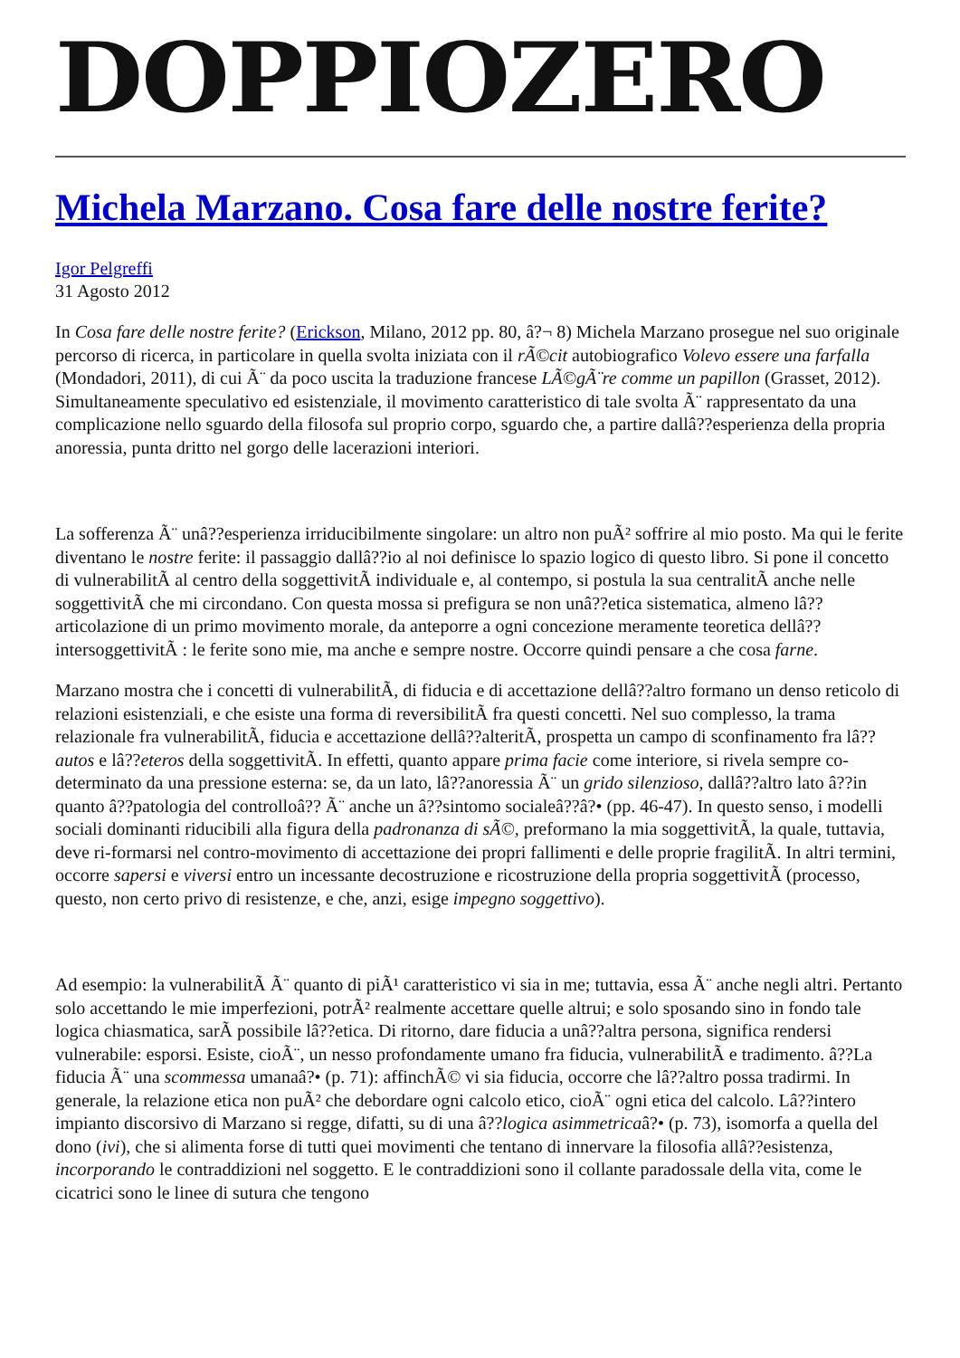DOPPIOZERO
Michela Marzano. Cosa fare delle nostre ferite?
Igor Pelgreffi
31 Agosto 2012
In Cosa fare delle nostre ferite? (Erickson, Milano, 2012 pp. 80, â?¬ 8) Michela Marzano prosegue nel suo originale percorso di ricerca, in particolare in quella svolta iniziata con il rÃ©cit autobiografico Volevo essere una farfalla (Mondadori, 2011), di cui Ã¨ da poco uscita la traduzione francese LÃ©gÃ¨re comme un papillon (Grasset, 2012). Simultaneamente speculativo ed esistenziale, il movimento caratteristico di tale svolta Ã¨ rappresentato da una complicazione nello sguardo della filosofa sul proprio corpo, sguardo che, a partire dallâ??esperienza della propria anoressia, punta dritto nel gorgo delle lacerazioni interiori.
La sofferenza Ã¨ unâ??esperienza irriducibilmente singolare: un altro non puÃ² soffrire al mio posto. Ma qui le ferite diventano le nostre ferite: il passaggio dallâ??io al noi definisce lo spazio logico di questo libro. Si pone il concetto di vulnerabilitÃ al centro della soggettivitÃ individuale e, al contempo, si postula la sua centralitÃ anche nelle soggettivitÃ che mi circondano. Con questa mossa si prefigura se non unâ??etica sistematica, almeno lâ??articolazione di un primo movimento morale, da anteporre a ogni concezione meramente teoretica dellâ??intersoggettivitÃ : le ferite sono mie, ma anche e sempre nostre. Occorre quindi pensare a che cosa farne.
Marzano mostra che i concetti di vulnerabilitÃ, di fiducia e di accettazione dellâ??altro formano un denso reticolo di relazioni esistenziali, e che esiste una forma di reversibilitÃ fra questi concetti. Nel suo complesso, la trama relazionale fra vulnerabilitÃ, fiducia e accettazione dellâ??alteritÃ, prospetta un campo di sconfinamento fra lâ??autos e lâ??eteros della soggettivitÃ. In effetti, quanto appare prima facie come interiore, si rivela sempre co-determinato da una pressione esterna: se, da un lato, lâ??anoressia Ã¨ un grido silenzioso, dallâ??altro lato â??in quanto â??patologia del controlloâ?? Ã¨ anche un â??sintomo socialeâ??â?• (pp. 46-47). In questo senso, i modelli sociali dominanti riducibili alla figura della padronanza di sÃ©, preformano la mia soggettivitÃ, la quale, tuttavia, deve ri-formarsi nel contro-movimento di accettazione dei propri fallimenti e delle proprie fragilitÃ. In altri termini, occorre sapersi e viversi entro un incessante decostruzione e ricostruzione della propria soggettivitÃ (processo, questo, non certo privo di resistenze, e che, anzi, esige impegno soggettivo).
Ad esempio: la vulnerabilitÃ Ã¨ quanto di piÃ¹ caratteristico vi sia in me; tuttavia, essa Ã¨ anche negli altri. Pertanto solo accettando le mie imperfezioni, potrÃ² realmente accettare quelle altrui; e solo sposando sino in fondo tale logica chiasmatica, sarÃ possibile lâ??etica. Di ritorno, dare fiducia a unâ??altra persona, significa rendersi vulnerabile: esporsi. Esiste, cioÃ¨, un nesso profondamente umano fra fiducia, vulnerabilitÃ e tradimento. â??La fiducia Ã¨ una scommessa umanaâ?• (p. 71): affinchÃ© vi sia fiducia, occorre che lâ??altro possa tradirmi. In generale, la relazione etica non puÃ² che debordare ogni calcolo etico, cioÃ¨ ogni etica del calcolo. Lâ??intero impianto discorsivo di Marzano si regge, difatti, su di una â??logica asimmetricaâ?• (p. 73), isomorfa a quella del dono (ivi), che si alimenta forse di tutti quei movimenti che tentano di innervare la filosofia allâ??esistenza, incorporando le contraddizioni nel soggetto. E le contraddizioni sono il collante paradossale della vita, come le cicatrici sono le linee di sutura che tengono